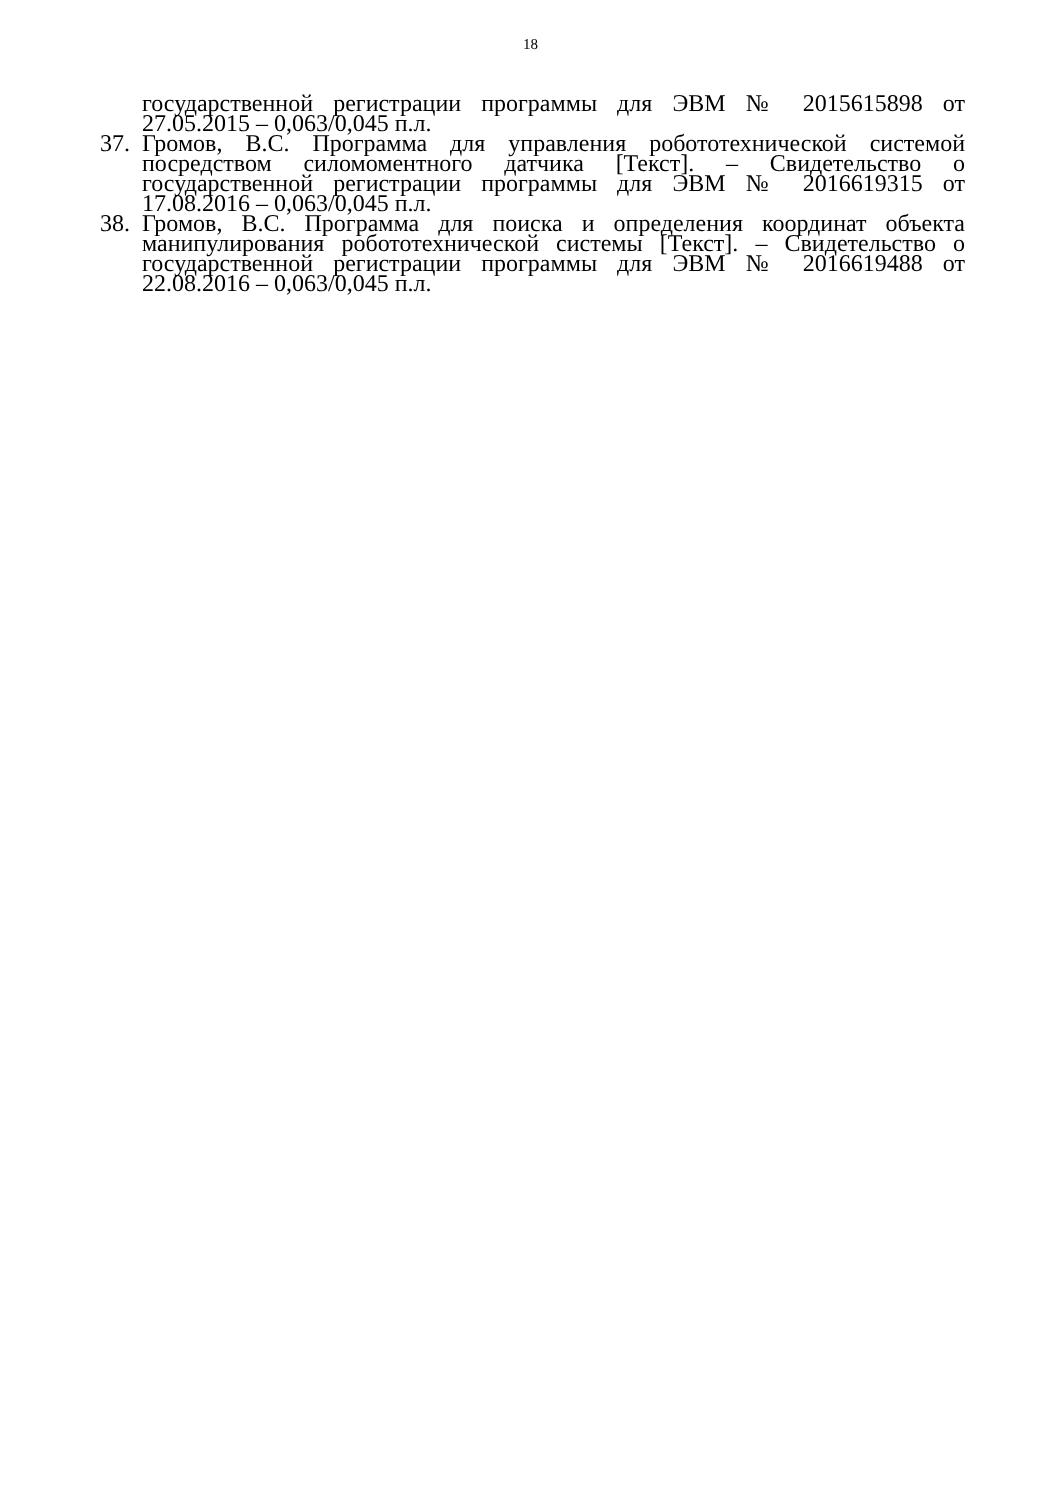18
государственной регистрации программы для ЭВМ № 2015615898 от 27.05.2015 – 0,063/0,045 п.л.
37.
Громов, В.С. Программа для управления робототехнической системой посредством силомоментного датчика [Текст]. – Свидетельство о государственной регистрации программы для ЭВМ № 2016619315 от 17.08.2016 – 0,063/0,045 п.л.
38.
Громов, В.С. Программа для поиска и определения координат объекта манипулирования робототехнической системы [Текст]. – Свидетельство о государственной регистрации программы для ЭВМ № 2016619488 от 22.08.2016 – 0,063/0,045 п.л.